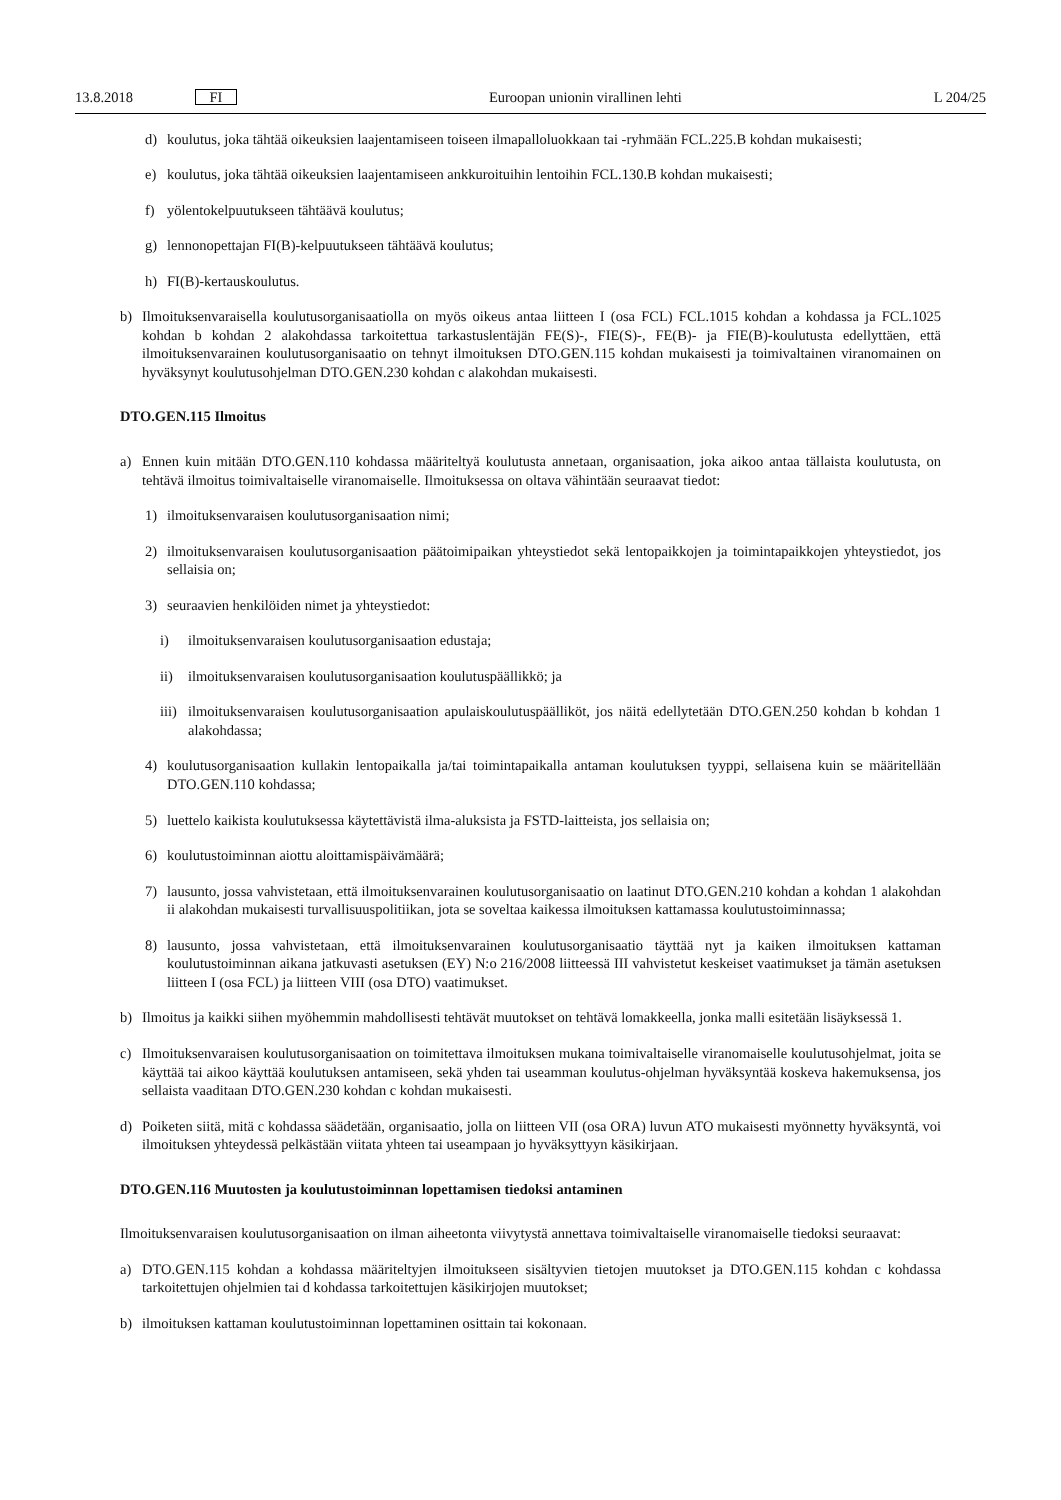13.8.2018 FI Euroopan unionin virallinen lehti L 204/25
d) koulutus, joka tähtää oikeuksien laajentamiseen toiseen ilmapalloluokkaan tai -ryhmään FCL.225.B kohdan mukaisesti;
e) koulutus, joka tähtää oikeuksien laajentamiseen ankkuroituihin lentoihin FCL.130.B kohdan mukaisesti;
f) yölentokelpuutukseen tähtäävä koulutus;
g) lennonopettajan FI(B)-kelpuutukseen tähtäävä koulutus;
h) FI(B)-kertauskoulutus.
b) Ilmoituksenvaraisella koulutusorganisaatiolla on myös oikeus antaa liitteen I (osa FCL) FCL.1015 kohdan a kohdassa ja FCL.1025 kohdan b kohdan 2 alakohdassa tarkoitettua tarkastuslentäjän FE(S)-, FIE(S)-, FE(B)- ja FIE(B)-koulutusta edellyttäen, että ilmoituksenvarainen koulutusorganisaatio on tehnyt ilmoituksen DTO.GEN.115 kohdan mukaisesti ja toimivaltainen viranomainen on hyväksynyt koulutusohjelman DTO.GEN.230 kohdan c alakohdan mukaisesti.
DTO.GEN.115 Ilmoitus
a) Ennen kuin mitään DTO.GEN.110 kohdassa määriteltyä koulutusta annetaan, organisaation, joka aikoo antaa tällaista koulutusta, on tehtävä ilmoitus toimivaltaiselle viranomaiselle. Ilmoituksessa on oltava vähintään seuraavat tiedot:
1) ilmoituksenvaraisen koulutusorganisaation nimi;
2) ilmoituksenvaraisen koulutusorganisaation päätoimipaikan yhteystiedot sekä lentopaikkojen ja toimintapaikkojen yhteystiedot, jos sellaisia on;
3) seuraavien henkilöiden nimet ja yhteystiedot:
i) ilmoituksenvaraisen koulutusorganisaation edustaja;
ii) ilmoituksenvaraisen koulutusorganisaation koulutuspäällikkö; ja
iii) ilmoituksenvaraisen koulutusorganisaation apulaiskoulutuspäälliköt, jos näitä edellytetään DTO.GEN.250 kohdan b kohdan 1 alakohdassa;
4) koulutusorganisaation kullakin lentopaikalla ja/tai toimintapaikalla antaman koulutuksen tyyppi, sellaisena kuin se määritellään DTO.GEN.110 kohdassa;
5) luettelo kaikista koulutuksessa käytettävistä ilma-aluksista ja FSTD-laitteista, jos sellaisia on;
6) koulutustoiminnan aiottu aloittamispäivämäärä;
7) lausunto, jossa vahvistetaan, että ilmoituksenvarainen koulutusorganisaatio on laatinut DTO.GEN.210 kohdan a kohdan 1 alakohdan ii alakohdan mukaisesti turvallisuuspolitiikan, jota se soveltaa kaikessa ilmoituksen kattamassa koulutustoiminnassa;
8) lausunto, jossa vahvistetaan, että ilmoituksenvarainen koulutusorganisaatio täyttää nyt ja kaiken ilmoituksen kattaman koulutustoiminnan aikana jatkuvasti asetuksen (EY) N:o 216/2008 liitteessä III vahvistetut keskeiset vaatimukset ja tämän asetuksen liitteen I (osa FCL) ja liitteen VIII (osa DTO) vaatimukset.
b) Ilmoitus ja kaikki siihen myöhemmin mahdollisesti tehtävät muutokset on tehtävä lomakkeella, jonka malli esitetään lisäyksessä 1.
c) Ilmoituksenvaraisen koulutusorganisaation on toimitettava ilmoituksen mukana toimivaltaiselle viranomaiselle koulutusohjelmat, joita se käyttää tai aikoo käyttää koulutuksen antamiseen, sekä yhden tai useamman koulutus-ohjelman hyväksyntää koskeva hakemuksensa, jos sellaista vaaditaan DTO.GEN.230 kohdan c kohdan mukaisesti.
d) Poiketen siitä, mitä c kohdassa säädetään, organisaatio, jolla on liitteen VII (osa ORA) luvun ATO mukaisesti myönnetty hyväksyntä, voi ilmoituksen yhteydessä pelkästään viitata yhteen tai useampaan jo hyväksyttyyn käsikirjaan.
DTO.GEN.116 Muutosten ja koulutustoiminnan lopettamisen tiedoksi antaminen
Ilmoituksenvaraisen koulutusorganisaation on ilman aiheetonta viivytystä annettava toimivaltaiselle viranomaiselle tiedoksi seuraavat:
a) DTO.GEN.115 kohdan a kohdassa määriteltyjen ilmoitukseen sisältyvien tietojen muutokset ja DTO.GEN.115 kohdan c kohdassa tarkoitettujen ohjelmien tai d kohdassa tarkoitettujen käsikirjojen muutokset;
b) ilmoituksen kattaman koulutustoiminnan lopettaminen osittain tai kokonaan.